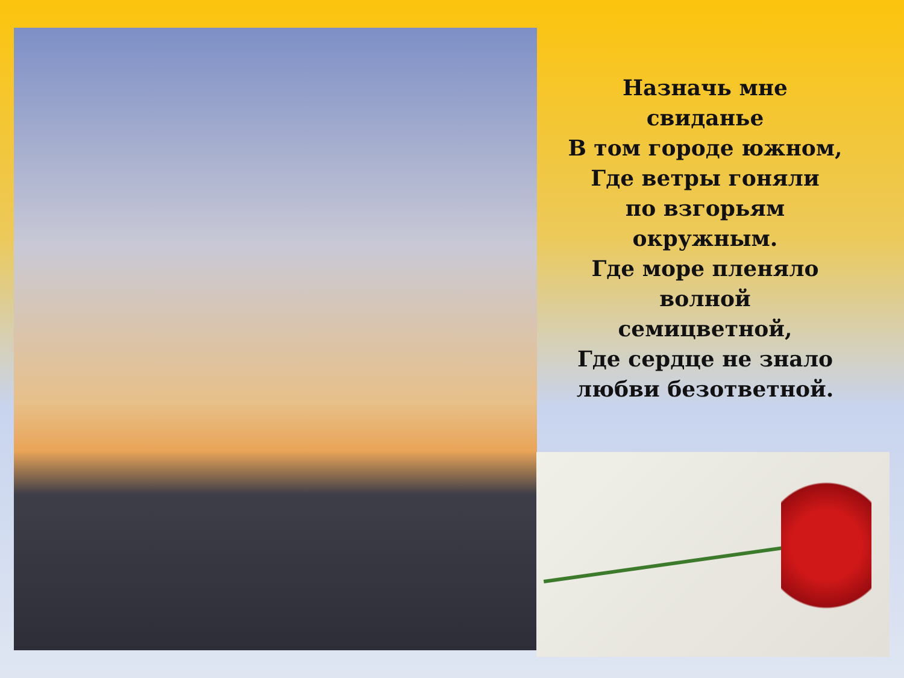Назначь мне
свиданье
В том городе южном,
Где ветры гоняли
по взгорьям
окружным.
Где море пленяло
волной
семицветной,
Где сердце не знало
любви безответной.